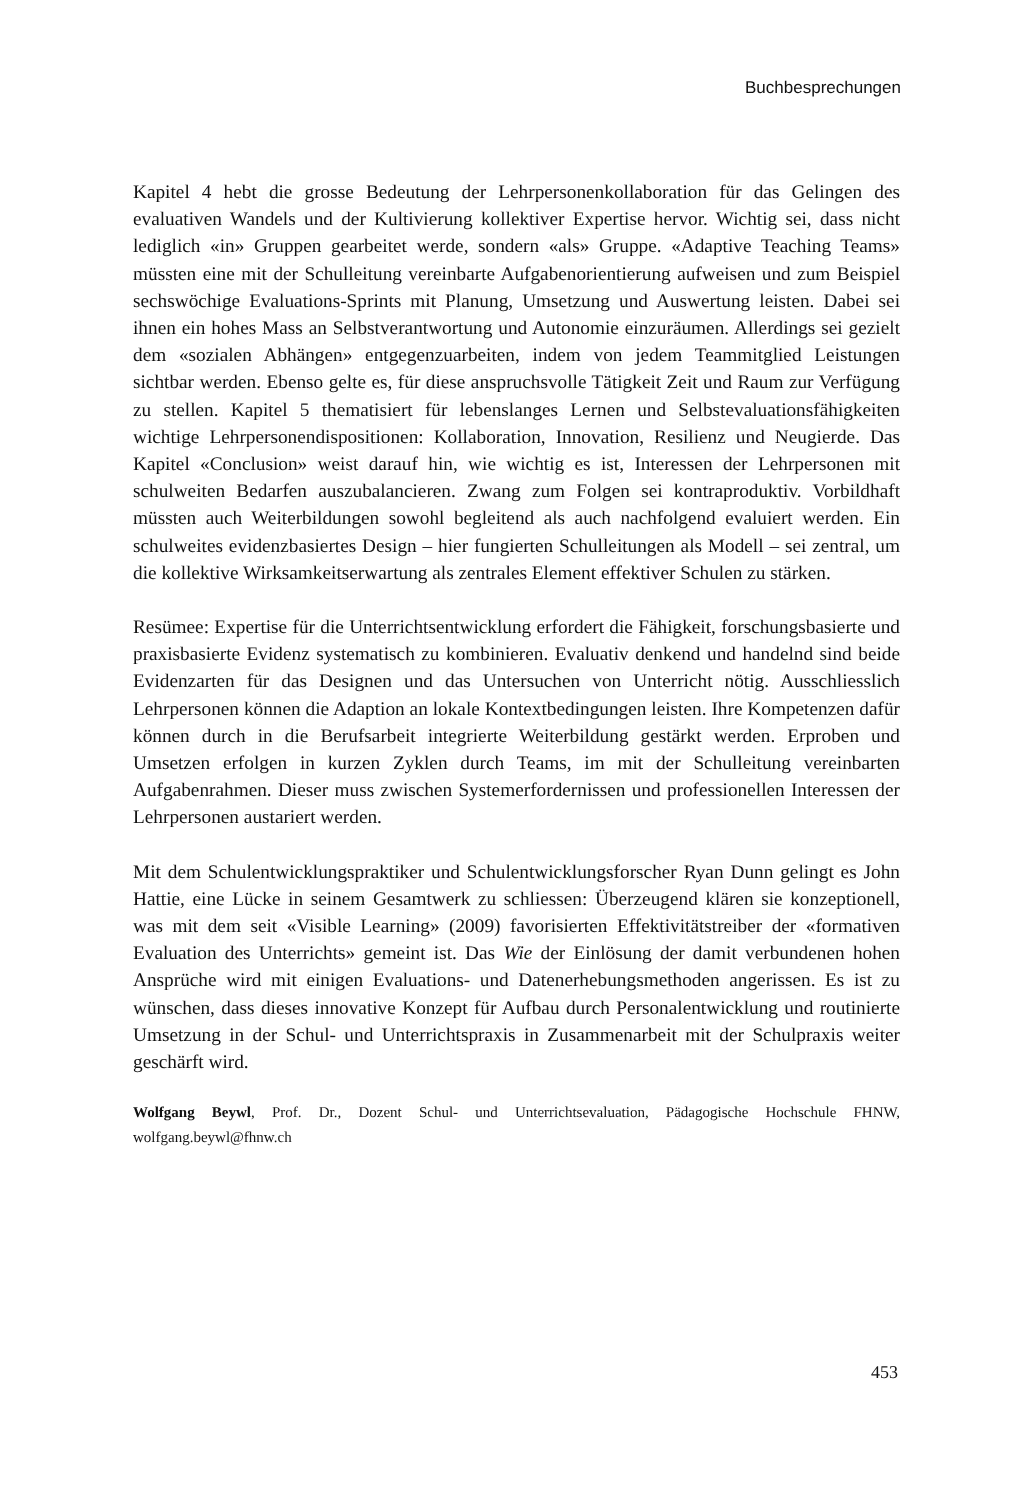Buchbesprechungen
Kapitel 4 hebt die grosse Bedeutung der Lehrpersonenkollaboration für das Gelingen des evaluativen Wandels und der Kultivierung kollektiver Expertise hervor. Wichtig sei, dass nicht lediglich «in» Gruppen gearbeitet werde, sondern «als» Gruppe. «Adaptive Teaching Teams» müssten eine mit der Schulleitung vereinbarte Aufgabenorientierung aufweisen und zum Beispiel sechswöchige Evaluations-Sprints mit Planung, Umsetzung und Auswertung leisten. Dabei sei ihnen ein hohes Mass an Selbstverantwortung und Autonomie einzuräumen. Allerdings sei gezielt dem «sozialen Abhängen» entgegenzuarbeiten, indem von jedem Teammitglied Leistungen sichtbar werden. Ebenso gelte es, für diese anspruchsvolle Tätigkeit Zeit und Raum zur Verfügung zu stellen. Kapitel 5 thematisiert für lebenslanges Lernen und Selbstevaluationsfähigkeiten wichtige Lehrpersonendispositionen: Kollaboration, Innovation, Resilienz und Neugierde. Das Kapitel «Conclusion» weist darauf hin, wie wichtig es ist, Interessen der Lehrpersonen mit schulweiten Bedarfen auszubalancieren. Zwang zum Folgen sei kontraproduktiv. Vorbildhaft müssten auch Weiterbildungen sowohl begleitend als auch nachfolgend evaluiert werden. Ein schulweites evidenzbasiertes Design – hier fungierten Schulleitungen als Modell – sei zentral, um die kollektive Wirksamkeitserwartung als zentrales Element effektiver Schulen zu stärken.
Resümee: Expertise für die Unterrichtsentwicklung erfordert die Fähigkeit, forschungsbasierte und praxisbasierte Evidenz systematisch zu kombinieren. Evaluativ denkend und handelnd sind beide Evidenzarten für das Designen und das Untersuchen von Unterricht nötig. Ausschliesslich Lehrpersonen können die Adaption an lokale Kontextbedingungen leisten. Ihre Kompetenzen dafür können durch in die Berufsarbeit integrierte Weiterbildung gestärkt werden. Erproben und Umsetzen erfolgen in kurzen Zyklen durch Teams, im mit der Schulleitung vereinbarten Aufgabenrahmen. Dieser muss zwischen Systemerfordernissen und professionellen Interessen der Lehrpersonen austariert werden.
Mit dem Schulentwicklungspraktiker und Schulentwicklungsforscher Ryan Dunn gelingt es John Hattie, eine Lücke in seinem Gesamtwerk zu schliessen: Überzeugend klären sie konzeptionell, was mit dem seit «Visible Learning» (2009) favorisierten Effektivitätstreiber der «formativen Evaluation des Unterrichts» gemeint ist. Das Wie der Einlösung der damit verbundenen hohen Ansprüche wird mit einigen Evaluations- und Datenerhebungsmethoden angerissen. Es ist zu wünschen, dass dieses innovative Konzept für Aufbau durch Personalentwicklung und routinierte Umsetzung in der Schul- und Unterrichtspraxis in Zusammenarbeit mit der Schulpraxis weiter geschärft wird.
Wolfgang Beywl, Prof. Dr., Dozent Schul- und Unterrichtsevaluation, Pädagogische Hochschule FHNW, wolfgang.beywl@fhnw.ch
453